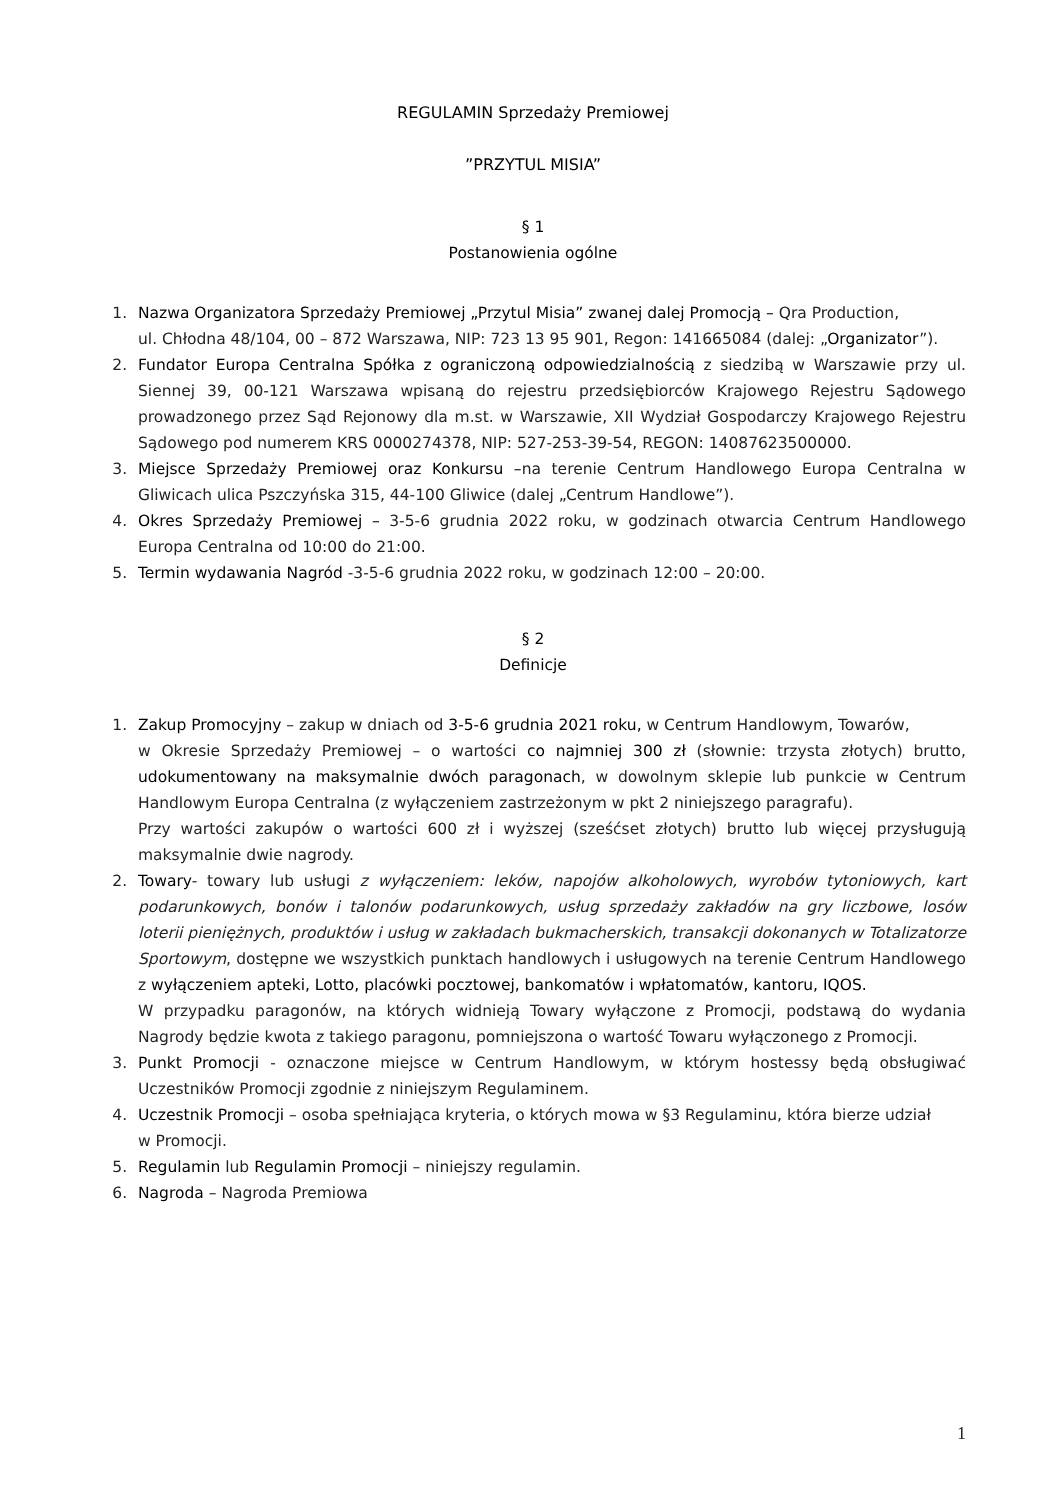REGULAMIN Sprzedaży Premiowej
”PRZYTUL MISIA”
§ 1
Postanowienia ogólne
1. Nazwa Organizatora Sprzedaży Premiowej „Przytul Misia” zwanej dalej Promocją – Qra Production,
ul. Chłodna 48/104, 00 – 872 Warszawa, NIP: 723 13 95 901, Regon: 141665084 (dalej: „Organizator”).
2. Fundator Europa Centralna Spółka z ograniczoną odpowiedzialnością z siedzibą w Warszawie przy ul. Siennej 39, 00-121 Warszawa wpisaną do rejestru przedsiębiorców Krajowego Rejestru Sądowego prowadzonego przez Sąd Rejonowy dla m.st. w Warszawie, XII Wydział Gospodarczy Krajowego Rejestru Sądowego pod numerem KRS 0000274378, NIP: 527-253-39-54, REGON: 14087623500000.
3. Miejsce Sprzedaży Premiowej oraz Konkursu –na terenie Centrum Handlowego Europa Centralna w Gliwicach ulica Pszczyńska 315, 44-100 Gliwice (dalej „Centrum Handlowe”).
4. Okres Sprzedaży Premiowej – 3-5-6 grudnia 2022 roku, w godzinach otwarcia Centrum Handlowego Europa Centralna od 10:00 do 21:00.
5. Termin wydawania Nagród -3-5-6 grudnia 2022 roku, w godzinach 12:00 – 20:00.
§ 2
Definicje
1. Zakup Promocyjny – zakup w dniach od 3-5-6 grudnia 2021 roku, w Centrum Handlowym, Towarów,
w Okresie Sprzedaży Premiowej – o wartości co najmniej 300 zł (słownie: trzysta złotych) brutto, udokumentowany na maksymalnie dwóch paragonach, w dowolnym sklepie lub punkcie w Centrum Handlowym Europa Centralna (z wyłączeniem zastrzeżonym w pkt 2 niniejszego paragrafu).
Przy wartości zakupów o wartości 600 zł i wyższej (sześćset złotych) brutto lub więcej przysługują maksymalnie dwie nagrody.
2. Towary- towary lub usługi z wyłączeniem: leków, napojów alkoholowych, wyrobów tytoniowych, kart podarunkowych, bonów i talonów podarunkowych, usług sprzedaży zakładów na gry liczbowe, losów loterii pieniężnych, produktów i usług w zakładach bukmacherskich, transakcji dokonanych w Totalizatorze Sportowym, dostępne we wszystkich punktach handlowych i usługowych na terenie Centrum Handlowego z wyłączeniem apteki, Lotto, placówki pocztowej, bankomatów i wpłatomatów, kantoru, IQOS.
W przypadku paragonów, na których widnieją Towary wyłączone z Promocji, podstawą do wydania Nagrody będzie kwota z takiego paragonu, pomniejszona o wartość Towaru wyłączonego z Promocji.
3. Punkt Promocji - oznaczone miejsce w Centrum Handlowym, w którym hostessy będą obsługiwać Uczestników Promocji zgodnie z niniejszym Regulaminem.
4. Uczestnik Promocji – osoba spełniająca kryteria, o których mowa w §3 Regulaminu, która bierze udział
w Promocji.
5. Regulamin lub Regulamin Promocji – niniejszy regulamin.
6. Nagroda – Nagroda Premiowa
1